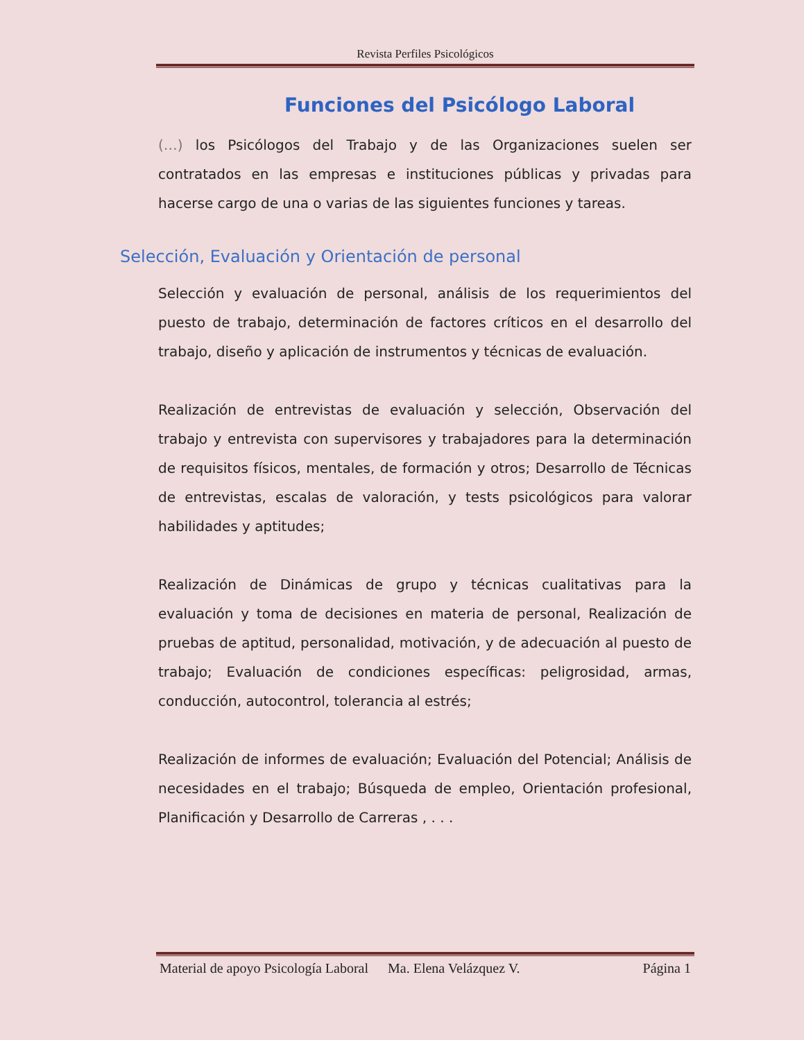Revista Perfiles Psicológicos
Funciones del Psicólogo Laboral
(…) los Psicólogos del Trabajo y de las Organizaciones suelen ser contratados en las empresas e instituciones públicas y privadas para hacerse cargo de una o varias de las siguientes funciones y tareas.
Selección, Evaluación y Orientación de personal
Selección y evaluación de personal, análisis de los requerimientos del puesto de trabajo, determinación de factores críticos en el desarrollo del trabajo, diseño y aplicación de instrumentos y técnicas de evaluación.
Realización de entrevistas de evaluación y selección, Observación del trabajo y entrevista con supervisores y trabajadores para la determinación de requisitos físicos, mentales, de formación y otros; Desarrollo de Técnicas de entrevistas, escalas de valoración, y tests psicológicos para valorar habilidades y aptitudes;
Realización de Dinámicas de grupo y técnicas cualitativas para la evaluación y toma de decisiones en materia de personal, Realización de pruebas de aptitud, personalidad, motivación, y de adecuación al puesto de trabajo; Evaluación de condiciones específicas: peligrosidad, armas, conducción, autocontrol, tolerancia al estrés;
Realización de informes de evaluación; Evaluación del Potencial; Análisis de necesidades en el trabajo; Búsqueda de empleo, Orientación profesional, Planificación y Desarrollo de Carreras , . . .
Material de apoyo Psicología Laboral Ma. Elena Velázquez V. Página 1